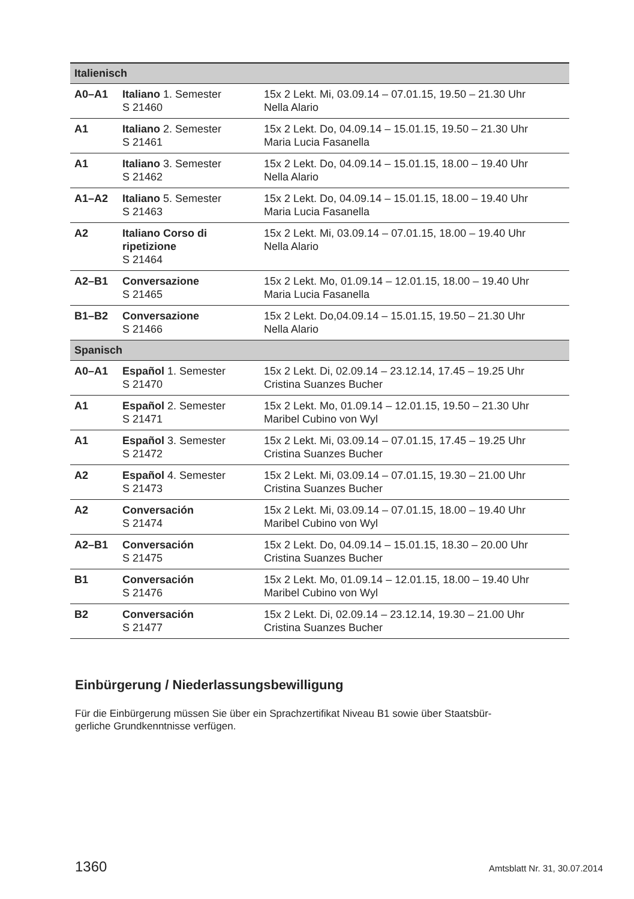| Italienisch | | |
| --- | --- | --- |
| A0–A1 | Italiano 1. Semester S 21460 | 15x 2 Lekt. Mi, 03.09.14 – 07.01.15, 19.50 – 21.30 Uhr Nella Alario |
| A1 | Italiano 2. Semester S 21461 | 15x 2 Lekt. Do, 04.09.14 – 15.01.15, 19.50 – 21.30 Uhr Maria Lucia Fasanella |
| A1 | Italiano 3. Semester S 21462 | 15x 2 Lekt. Do, 04.09.14 – 15.01.15, 18.00 – 19.40 Uhr Nella Alario |
| A1–A2 | Italiano 5. Semester S 21463 | 15x 2 Lekt. Do, 04.09.14 – 15.01.15, 18.00 – 19.40 Uhr Maria Lucia Fasanella |
| A2 | Italiano Corso di ripetizione S 21464 | 15x 2 Lekt. Mi, 03.09.14 – 07.01.15, 18.00 – 19.40 Uhr Nella Alario |
| A2–B1 | Conversazione S 21465 | 15x 2 Lekt. Mo, 01.09.14 – 12.01.15, 18.00 – 19.40 Uhr Maria Lucia Fasanella |
| B1–B2 | Conversazione S 21466 | 15x 2 Lekt. Do,04.09.14 – 15.01.15, 19.50 – 21.30 Uhr Nella Alario |
| Spanisch | | |
| A0–A1 | Español 1. Semester S 21470 | 15x 2 Lekt. Di, 02.09.14 – 23.12.14, 17.45 – 19.25 Uhr Cristina Suanzes Bucher |
| A1 | Español 2. Semester S 21471 | 15x 2 Lekt. Mo, 01.09.14 – 12.01.15, 19.50 – 21.30 Uhr Maribel Cubino von Wyl |
| A1 | Español 3. Semester S 21472 | 15x 2 Lekt. Mi, 03.09.14 – 07.01.15, 17.45 – 19.25 Uhr Cristina Suanzes Bucher |
| A2 | Español 4. Semester S 21473 | 15x 2 Lekt. Mi, 03.09.14 – 07.01.15, 19.30 – 21.00 Uhr Cristina Suanzes Bucher |
| A2 | Conversación S 21474 | 15x 2 Lekt. Mi, 03.09.14 – 07.01.15, 18.00 – 19.40 Uhr Maribel Cubino von Wyl |
| A2–B1 | Conversación S 21475 | 15x 2 Lekt. Do, 04.09.14 – 15.01.15, 18.30 – 20.00 Uhr Cristina Suanzes Bucher |
| B1 | Conversación S 21476 | 15x 2 Lekt. Mo, 01.09.14 – 12.01.15, 18.00 – 19.40 Uhr Maribel Cubino von Wyl |
| B2 | Conversación S 21477 | 15x 2 Lekt. Di, 02.09.14 – 23.12.14, 19.30 – 21.00 Uhr Cristina Suanzes Bucher |
Einbürgerung / Niederlassungsbewilligung
Für die Einbürgerung müssen Sie über ein Sprachzertifikat Niveau B1 sowie über Staatsbür-
gerliche Grundkenntnisse verfügen.
1360 Amtsblatt Nr. 31, 30.07.2014